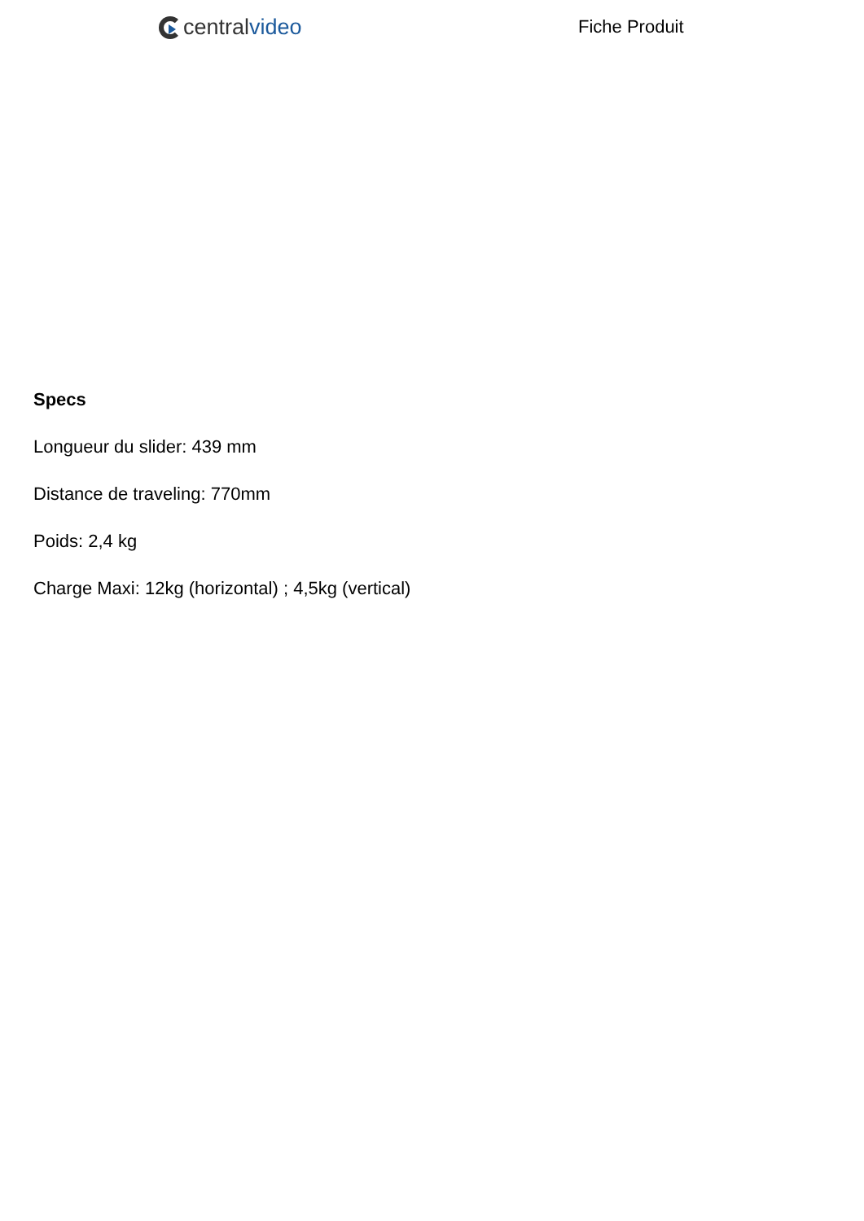central video Fiche Produit
Specs
Longueur du slider: 439 mm
Distance de traveling: 770mm
Poids: 2,4 kg
Charge Maxi: 12kg (horizontal) ; 4,5kg (vertical)